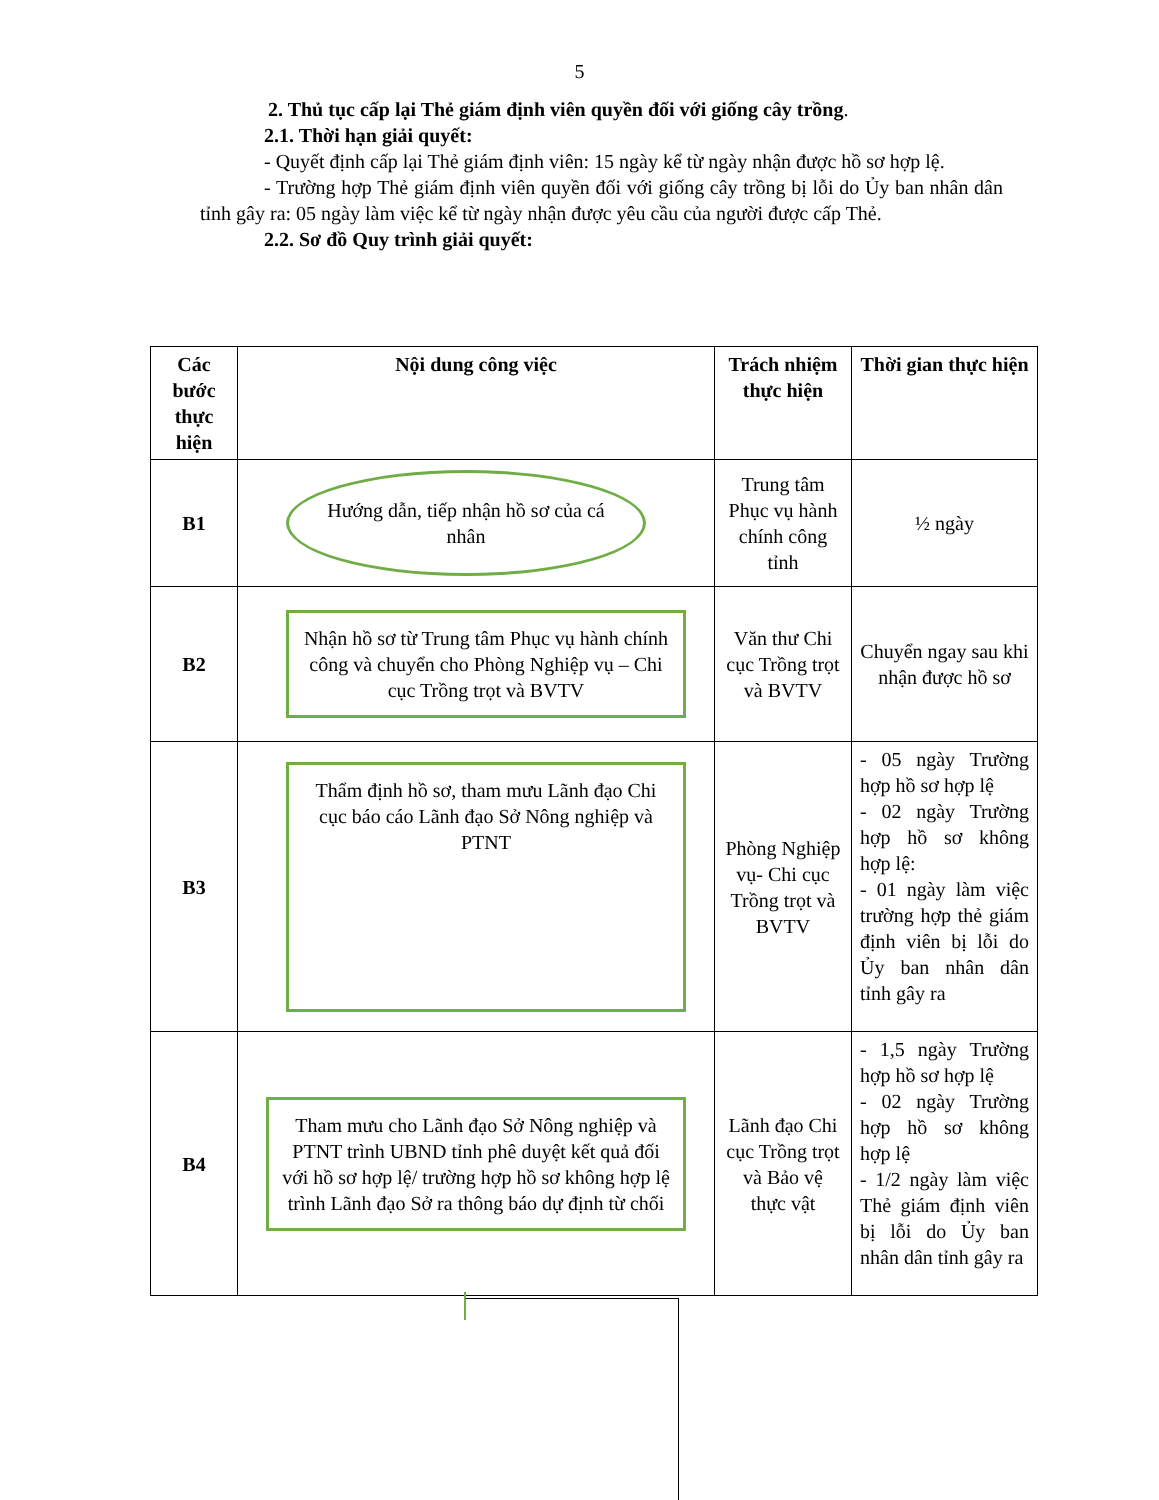5
2. Thủ tục cấp lại Thẻ giám định viên quyền đối với giống cây trồng.
2.1. Thời hạn giải quyết:
- Quyết định cấp lại Thẻ giám định viên: 15 ngày kể từ ngày nhận được hồ sơ hợp lệ.
- Trường hợp Thẻ giám định viên quyền đối với giống cây trồng bị lỗi do Ủy ban nhân dân tỉnh gây ra: 05 ngày làm việc kể từ ngày nhận được yêu cầu của người được cấp Thẻ.
2.2. Sơ đồ Quy trình giải quyết:
| Các bước thực hiện | Nội dung công việc | Trách nhiệm thực hiện | Thời gian thực hiện |
| --- | --- | --- | --- |
| B1 | Hướng dẫn, tiếp nhận hồ sơ của cá nhân | Trung tâm Phục vụ hành chính công tỉnh | ½ ngày |
| B2 | Nhận hồ sơ từ Trung tâm Phục vụ hành chính công và chuyển cho Phòng Nghiệp vụ – Chi cục Trồng trọt và BVTV | Văn thư Chi cục Trồng trọt và BVTV | Chuyển ngay sau khi nhận được hồ sơ |
| B3 | Thẩm định hồ sơ, tham mưu Lãnh đạo Chi cục báo cáo Lãnh đạo Sở Nông nghiệp và PTNT | Phòng Nghiệp vụ- Chi cục Trồng trọt và BVTV | - 05 ngày Trường hợp hồ sơ hợp lệ - 02 ngày Trường hợp hồ sơ không hợp lệ: - 01 ngày làm việc trường hợp thẻ giám định viên bị lỗi do Ủy ban nhân dân tỉnh gây ra |
| B4 | Tham mưu cho Lãnh đạo Sở Nông nghiệp và PTNT trình UBND tỉnh phê duyệt kết quả đối với hồ sơ hợp lệ/ trường hợp hồ sơ không hợp lệ trình Lãnh đạo Sở ra thông báo dự định từ chối | Lãnh đạo Chi cục Trồng trọt và Bảo vệ thực vật | - 1,5 ngày Trường hợp hồ sơ hợp lệ - 02 ngày Trường hợp hồ sơ không hợp lệ - 1/2 ngày làm việc Thẻ giám định viên bị lỗi do Ủy ban nhân dân tỉnh gây ra |